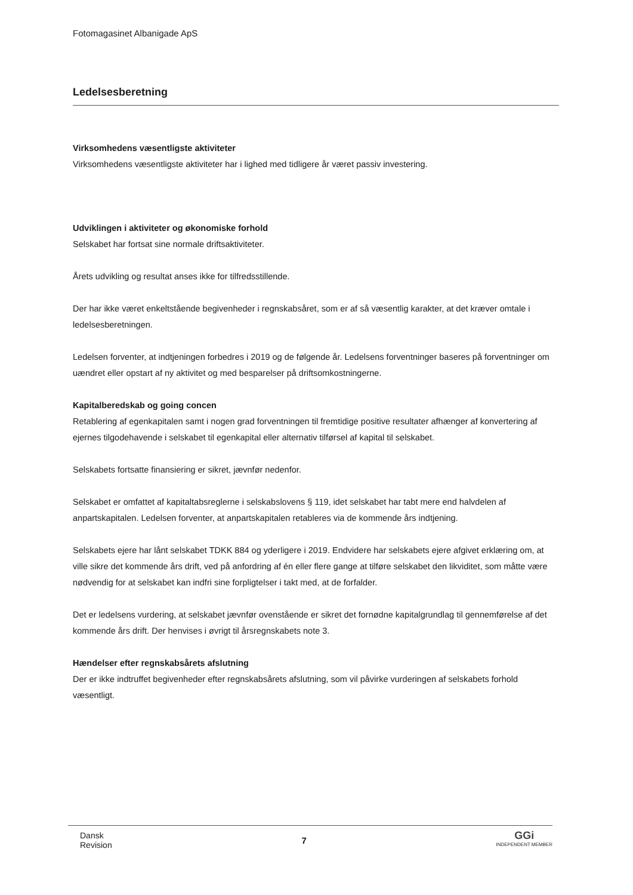Fotomagasinet Albanigade ApS
Ledelsesberetning
Virksomhedens væsentligste aktiviteter
Virksomhedens væsentligste aktiviteter har i lighed med tidligere år været passiv investering.
Udviklingen i aktiviteter og økonomiske forhold
Selskabet har fortsat sine normale driftsaktiviteter.
Årets udvikling og resultat anses ikke for tilfredsstillende.
Der har ikke været enkeltstående begivenheder i regnskabsåret, som er af så væsentlig karakter, at det kræver omtale i ledelsesberetningen.
Ledelsen forventer, at indtjeningen forbedres i 2019 og de følgende år. Ledelsens forventninger baseres på forventninger om uændret eller opstart af ny aktivitet og med besparelser på driftsomkostningerne.
Kapitalberedskab og going concen
Retablering af egenkapitalen samt i nogen grad forventningen til fremtidige positive resultater afhænger af konvertering af ejernes tilgodehavende i selskabet til egenkapital eller alternativ tilførsel af kapital til selskabet.
Selskabets fortsatte finansiering er sikret, jævnfør nedenfor.
Selskabet er omfattet af kapitaltabsreglerne i selskabslovens § 119, idet selskabet har tabt mere end halvdelen af anpartskapitalen. Ledelsen forventer, at anpartskapitalen retableres via de kommende års indtjening.
Selskabets ejere har lånt selskabet TDKK 884 og yderligere i 2019. Endvidere har selskabets ejere afgivet erklæring om, at ville sikre det kommende års drift, ved på anfordring af én eller flere gange at tilføre selskabet den likviditet, som måtte være nødvendig for at selskabet kan indfri sine forpligtelser i takt med, at de forfalder.
Det er ledelsens vurdering, at selskabet jævnfør ovenstående er sikret det fornødne kapitalgrundlag til gennemførelse af det kommende års drift. Der henvises i øvrigt til årsregnskabets note 3.
Hændelser efter regnskabsårets afslutning
Der er ikke indtruffet begivenheder efter regnskabsårets afslutning, som vil påvirke vurderingen af selskabets forhold væsentligt.
Dansk
Revision
7
GGi
INDEPENDENT MEMBER